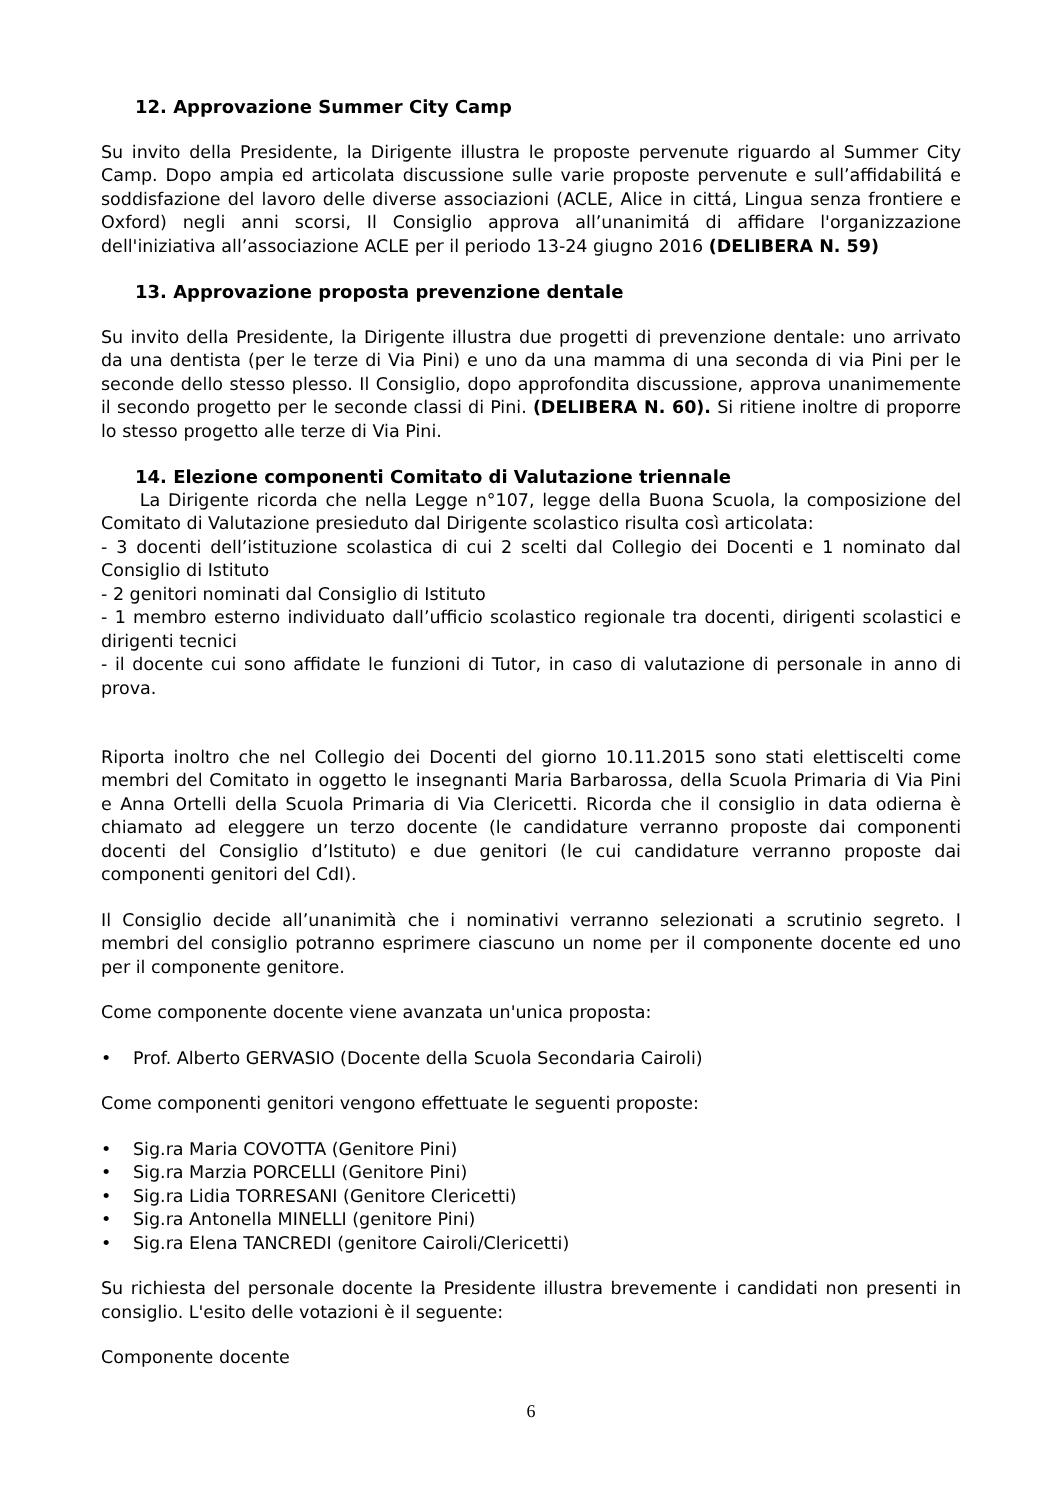12. Approvazione Summer City Camp
Su invito della Presidente, la Dirigente illustra le proposte pervenute riguardo al Summer City Camp. Dopo ampia ed articolata discussione sulle varie proposte pervenute e sull’affidabilitá e soddisfazione del lavoro delle diverse associazioni (ACLE, Alice in cittá, Lingua senza frontiere e Oxford) negli anni scorsi, Il Consiglio approva all’unanimitá di affidare l'organizzazione dell'iniziativa all’associazione ACLE per il periodo 13-24 giugno 2016 (DELIBERA N. 59)
13. Approvazione proposta prevenzione dentale
Su invito della Presidente, la Dirigente illustra due progetti di prevenzione dentale: uno arrivato da una dentista (per le terze di Via Pini) e uno da una mamma di una seconda di via Pini per le seconde dello stesso plesso. Il Consiglio, dopo approfondita discussione, approva unanimemente il secondo progetto per le seconde classi di Pini. (DELIBERA N. 60). Si ritiene inoltre di proporre lo stesso progetto alle terze di Via Pini.
14. Elezione componenti Comitato di Valutazione triennale
La Dirigente ricorda che nella Legge n°107, legge della Buona Scuola, la composizione del Comitato di Valutazione presieduto dal Dirigente scolastico risulta così articolata:
- 3 docenti dell’istituzione scolastica di cui 2 scelti dal Collegio dei Docenti e 1 nominato dal Consiglio di Istituto
- 2 genitori nominati dal Consiglio di Istituto
- 1 membro esterno individuato dall’ufficio scolastico regionale tra docenti, dirigenti scolastici e dirigenti tecnici
- il docente cui sono affidate le funzioni di Tutor, in caso di valutazione di personale in anno di prova.
Riporta inoltro che nel Collegio dei Docenti del giorno 10.11.2015 sono stati elettiscelti come membri del Comitato in oggetto le insegnanti Maria Barbarossa, della Scuola Primaria di Via Pini e Anna Ortelli della Scuola Primaria di Via Clericetti. Ricorda che il consiglio in data odierna è chiamato ad eleggere un terzo docente (le candidature verranno proposte dai componenti docenti del Consiglio d’Istituto) e due genitori (le cui candidature verranno proposte dai componenti genitori del CdI).
Il Consiglio decide all’unanimità che i nominativi verranno selezionati a scrutinio segreto. I membri del consiglio potranno esprimere ciascuno un nome per il componente docente ed uno per il componente genitore.
Come componente docente viene avanzata un'unica proposta:
• Prof. Alberto GERVASIO (Docente della Scuola Secondaria Cairoli)
Come componenti genitori vengono effettuate le seguenti proposte:
• Sig.ra Maria COVOTTA (Genitore Pini)
• Sig.ra Marzia PORCELLI (Genitore Pini)
• Sig.ra Lidia TORRESANI (Genitore Clericetti)
• Sig.ra Antonella MINELLI (genitore Pini)
• Sig.ra Elena TANCREDI (genitore Cairoli/Clericetti)
Su richiesta del personale docente la Presidente illustra brevemente i candidati non presenti in consiglio. L'esito delle votazioni è il seguente:
Componente docente
6